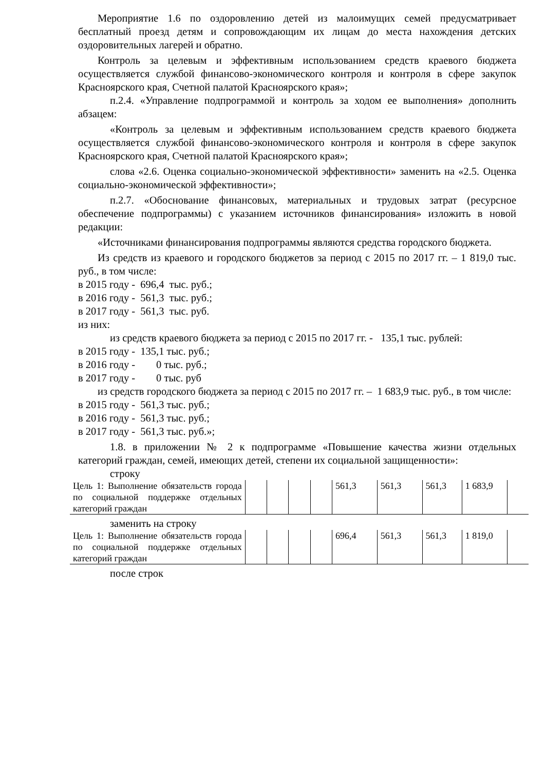Мероприятие 1.6 по оздоровлению детей из малоимущих семей предусматривает бесплатный проезд детям и сопровождающим их лицам до места нахождения детских оздоровительных лагерей и обратно.
Контроль за целевым и эффективным использованием средств краевого бюджета осуществляется службой финансово-экономического контроля и контроля в сфере закупок Красноярского края, Счетной палатой Красноярского края»;
п.2.4. «Управление подпрограммой и контроль за ходом ее выполнения» дополнить абзацем:
«Контроль за целевым и эффективным использованием средств краевого бюджета осуществляется службой финансово-экономического контроля и контроля в сфере закупок Красноярского края, Счетной палатой Красноярского края»;
слова «2.6. Оценка социально-экономической эффективности» заменить на «2.5. Оценка социально-экономической эффективности»;
п.2.7. «Обоснование финансовых, материальных и трудовых затрат (ресурсное обеспечение подпрограммы) с указанием источников финансирования» изложить в новой редакции:
«Источниками финансирования подпрограммы являются средства городского бюджета.
Из средств из краевого и городского бюджетов за период с 2015 по 2017 гг. – 1 819,0 тыс. руб., в том числе:
в 2015 году - 696,4 тыс. руб.;
в 2016 году - 561,3 тыс. руб.;
в 2017 году - 561,3 тыс. руб.
из них:
из средств краевого бюджета за период с 2015 по 2017 гг. - 135,1 тыс. рублей:
в 2015 году - 135,1 тыс. руб.;
в 2016 году - 0 тыс. руб.;
в 2017 году - 0 тыс. руб
из средств городского бюджета за период с 2015 по 2017 гг. – 1 683,9 тыс. руб., в том числе:
в 2015 году - 561,3 тыс. руб.;
в 2016 году - 561,3 тыс. руб.;
в 2017 году - 561,3 тыс. руб.»;
1.8. в приложении № 2 к подпрограмме «Повышение качества жизни отдельных категорий граждан, семей, имеющих детей, степени их социальной защищенности»:
строку
| Цель 1: Выполнение обязательств города по социальной поддержке отдельных категорий граждан | | | | | 561,3 | 561,3 | 561,3 | 1 683,9 | |
заменить на строку
| Цель 1: Выполнение обязательств города по социальной поддержке отдельных категорий граждан | | | | | 696,4 | 561,3 | 561,3 | 1 819,0 | |
после строк